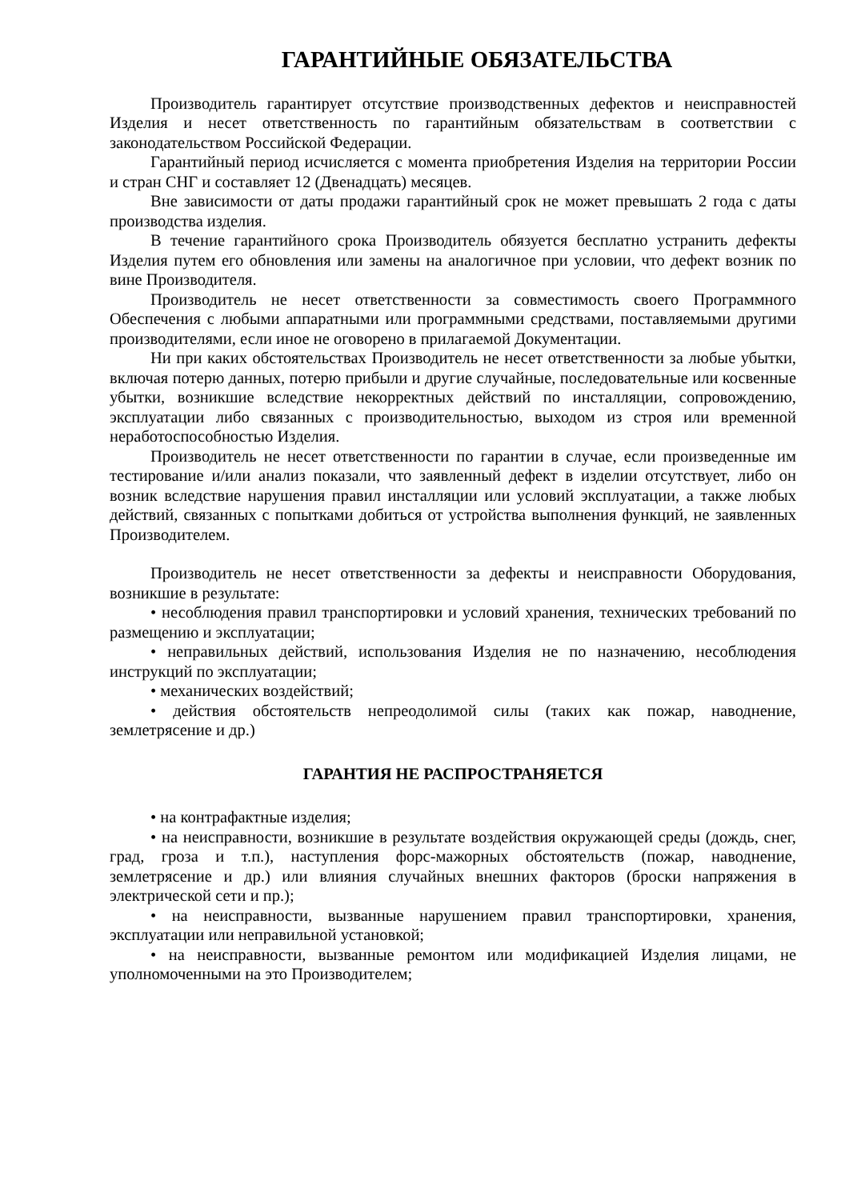ГАРАНТИЙНЫЕ ОБЯЗАТЕЛЬСТВА
Производитель гарантирует отсутствие производственных дефектов и неисправностей Изделия и несет ответственность по гарантийным обязательствам в соответствии с законодательством Российской Федерации.
Гарантийный период исчисляется с момента приобретения Изделия на территории России и стран СНГ и составляет 12 (Двенадцать) месяцев.
Вне зависимости от даты продажи гарантийный срок не может превышать 2 года с даты производства изделия.
В течение гарантийного срока Производитель обязуется бесплатно устранить дефекты Изделия путем его обновления или замены на аналогичное при условии, что дефект возник по вине Производителя.
Производитель не несет ответственности за совместимость своего Программного Обеспечения с любыми аппаратными или программными средствами, поставляемыми другими производителями, если иное не оговорено в прилагаемой Документации.
Ни при каких обстоятельствах Производитель не несет ответственности за любые убытки, включая потерю данных, потерю прибыли и другие случайные, последовательные или косвенные убытки, возникшие вследствие некорректных действий по инсталляции, сопровождению, эксплуатации либо связанных с производительностью, выходом из строя или временной неработоспособностью Изделия.
Производитель не несет ответственности по гарантии в случае, если произведенные им тестирование и/или анализ показали, что заявленный дефект в изделии отсутствует, либо он возник вследствие нарушения правил инсталляции или условий эксплуатации, а также любых действий, связанных с попытками добиться от устройства выполнения функций, не заявленных Производителем.
Производитель не несет ответственности за дефекты и неисправности Оборудования, возникшие в результате:
• несоблюдения правил транспортировки и условий хранения, технических требований по размещению и эксплуатации;
• неправильных действий, использования Изделия не по назначению, несоблюдения инструкций по эксплуатации;
• механических воздействий;
• действия обстоятельств непреодолимой силы (таких как пожар, наводнение, землетрясение и др.)
ГАРАНТИЯ НЕ РАСПРОСТРАНЯЕТСЯ
• на контрафактные изделия;
• на неисправности, возникшие в результате воздействия окружающей среды (дождь, снег, град, гроза и т.п.), наступления форс-мажорных обстоятельств (пожар, наводнение, землетрясение и др.) или влияния случайных внешних факторов (броски напряжения в электрической сети и пр.);
• на неисправности, вызванные нарушением правил транспортировки, хранения, эксплуатации или неправильной установкой;
• на неисправности, вызванные ремонтом или модификацией Изделия лицами, не уполномоченными на это Производителем;